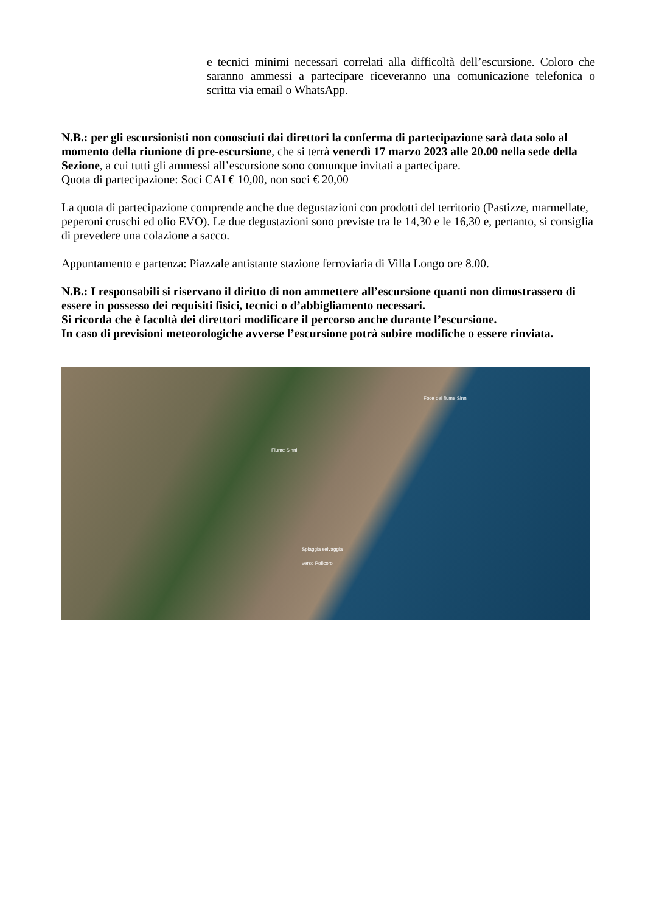e tecnici minimi necessari correlati alla difficoltà dell’escursione. Coloro che saranno ammessi a partecipare riceveranno una comunicazione telefonica o scritta via email o WhatsApp.
N.B.: per gli escursionisti non conosciuti dai direttori la conferma di partecipazione sarà data solo al momento della riunione di pre-escursione, che si terrà venerdì 17 marzo 2023 alle 20.00 nella sede della Sezione, a cui tutti gli ammessi all’escursione sono comunque invitati a partecipare.
Quota di partecipazione: Soci CAI € 10,00, non soci € 20,00
La quota di partecipazione comprende anche due degustazioni con prodotti del territorio (Pastizze, marmellate, peperoni cruschi ed olio EVO). Le due degustazioni sono previste tra le 14,30 e le 16,30 e, pertanto, si consiglia di prevedere una colazione a sacco.
Appuntamento e partenza: Piazzale antistante stazione ferroviaria di Villa Longo ore 8.00.
N.B.: I responsabili si riservano il diritto di non ammettere all’escursione quanti non dimostrassero di essere in possesso dei requisiti fisici, tecnici o d’abbigliamento necessari.
Si ricorda che è facoltà dei direttori modificare il percorso anche durante l’escursione.
In caso di previsioni meteorologiche avverse l’escursione potrà subire modifiche o essere rinviata.
Foce del fiume Sinni
Fiume Sinni
Spiaggia selvaggia
verso Policoro